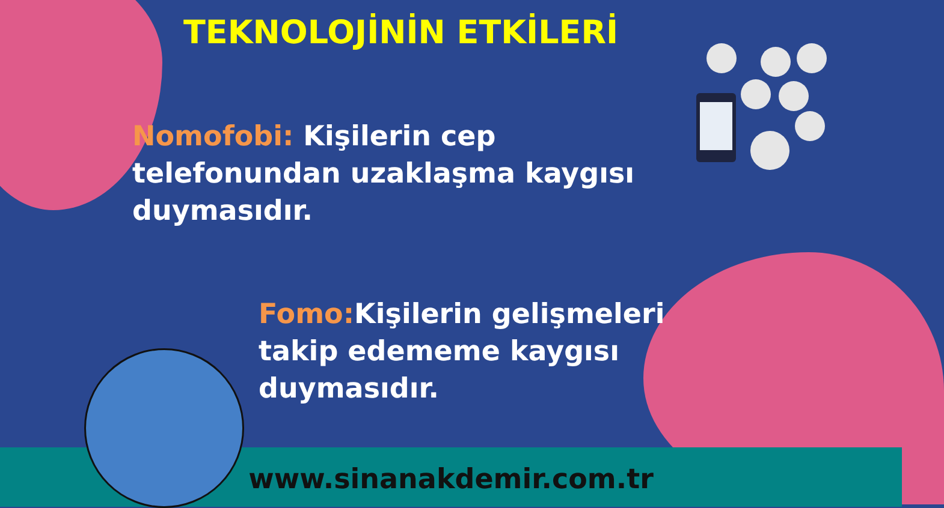TEKNOLOJİNİN ETKİLERİ
Nomofobi: Kişilerin cep telefonundan uzaklaşma kaygısı duymasıdır.
Fomo: Kişilerin gelişmeleri takip edememe kaygısı duymasıdır.
www.sinanakdemir.com.tr